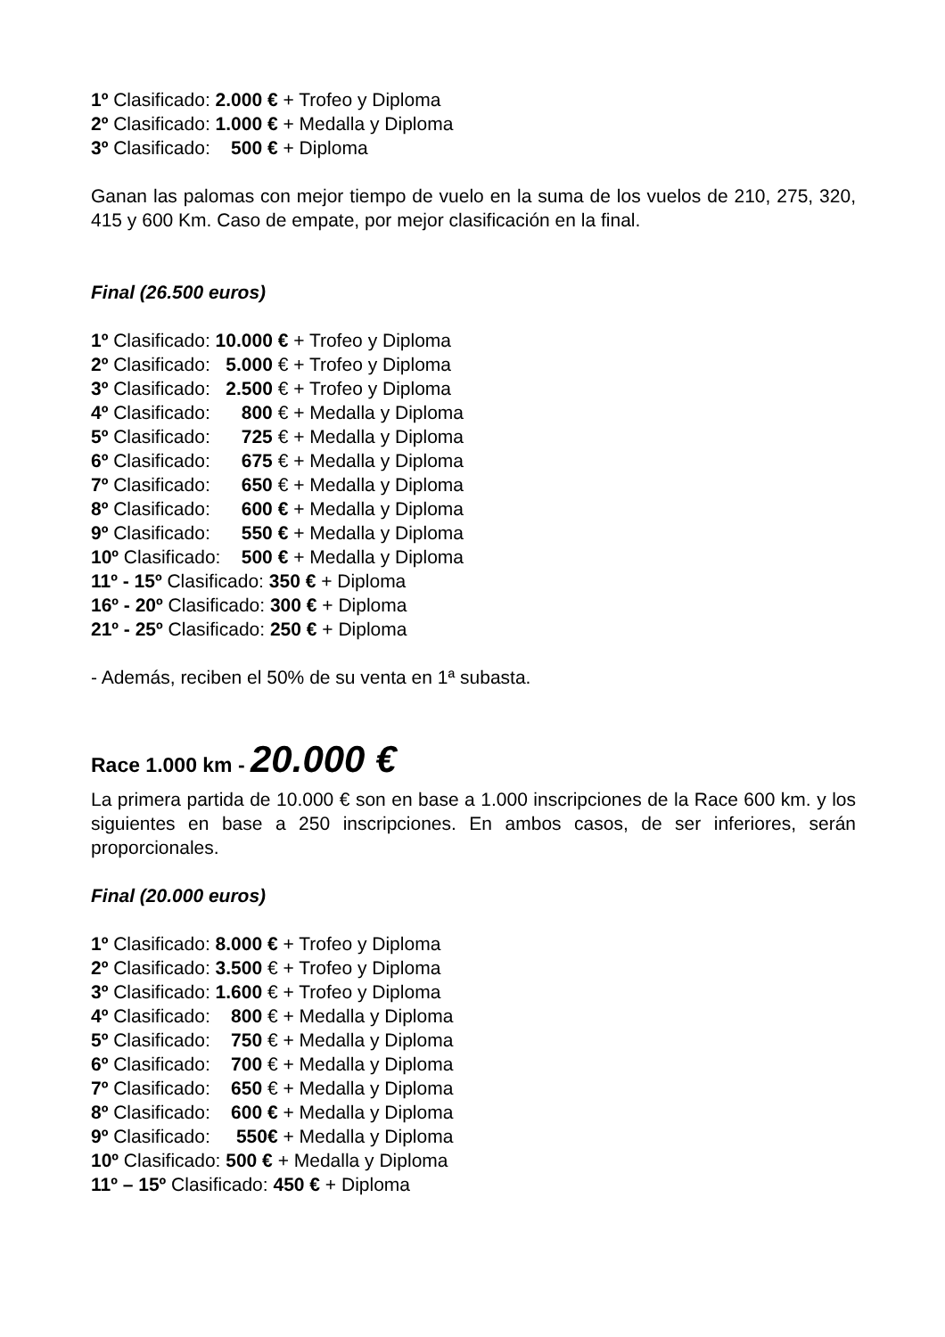1º Clasificado: 2.000 € + Trofeo y Diploma
2º Clasificado: 1.000 € + Medalla y Diploma
3º Clasificado: 500 € + Diploma
Ganan las palomas con mejor tiempo de vuelo en la suma de los vuelos de 210, 275, 320, 415 y 600 Km. Caso de empate, por mejor clasificación en la final.
Final (26.500 euros)
1º Clasificado: 10.000 € + Trofeo y Diploma
2º Clasificado: 5.000 € + Trofeo y Diploma
3º Clasificado: 2.500 € + Trofeo y Diploma
4º Clasificado: 800 € + Medalla y Diploma
5º Clasificado: 725 € + Medalla y Diploma
6º Clasificado: 675 € + Medalla y Diploma
7º Clasificado: 650 € + Medalla y Diploma
8º Clasificado: 600 € + Medalla y Diploma
9º Clasificado: 550 € + Medalla y Diploma
10º Clasificado: 500 € + Medalla y Diploma
11º - 15º Clasificado: 350 € + Diploma
16º - 20º Clasificado: 300 € + Diploma
21º - 25º Clasificado: 250 € + Diploma
- Además, reciben el 50% de su venta en 1ª subasta.
Race 1.000 km - 20.000 €
La primera partida de 10.000 € son en base a 1.000 inscripciones de la Race 600 km. y los siguientes en base a 250 inscripciones. En ambos casos, de ser inferiores, serán proporcionales.
Final (20.000 euros)
1º Clasificado: 8.000 € + Trofeo y Diploma
2º Clasificado: 3.500 € + Trofeo y Diploma
3º Clasificado: 1.600 € + Trofeo y Diploma
4º Clasificado: 800 € + Medalla y Diploma
5º Clasificado: 750 € + Medalla y Diploma
6º Clasificado: 700 € + Medalla y Diploma
7º Clasificado: 650 € + Medalla y Diploma
8º Clasificado: 600 € + Medalla y Diploma
9º Clasificado: 550€ + Medalla y Diploma
10º Clasificado: 500 € + Medalla y Diploma
11º – 15º Clasificado: 450 € + Diploma